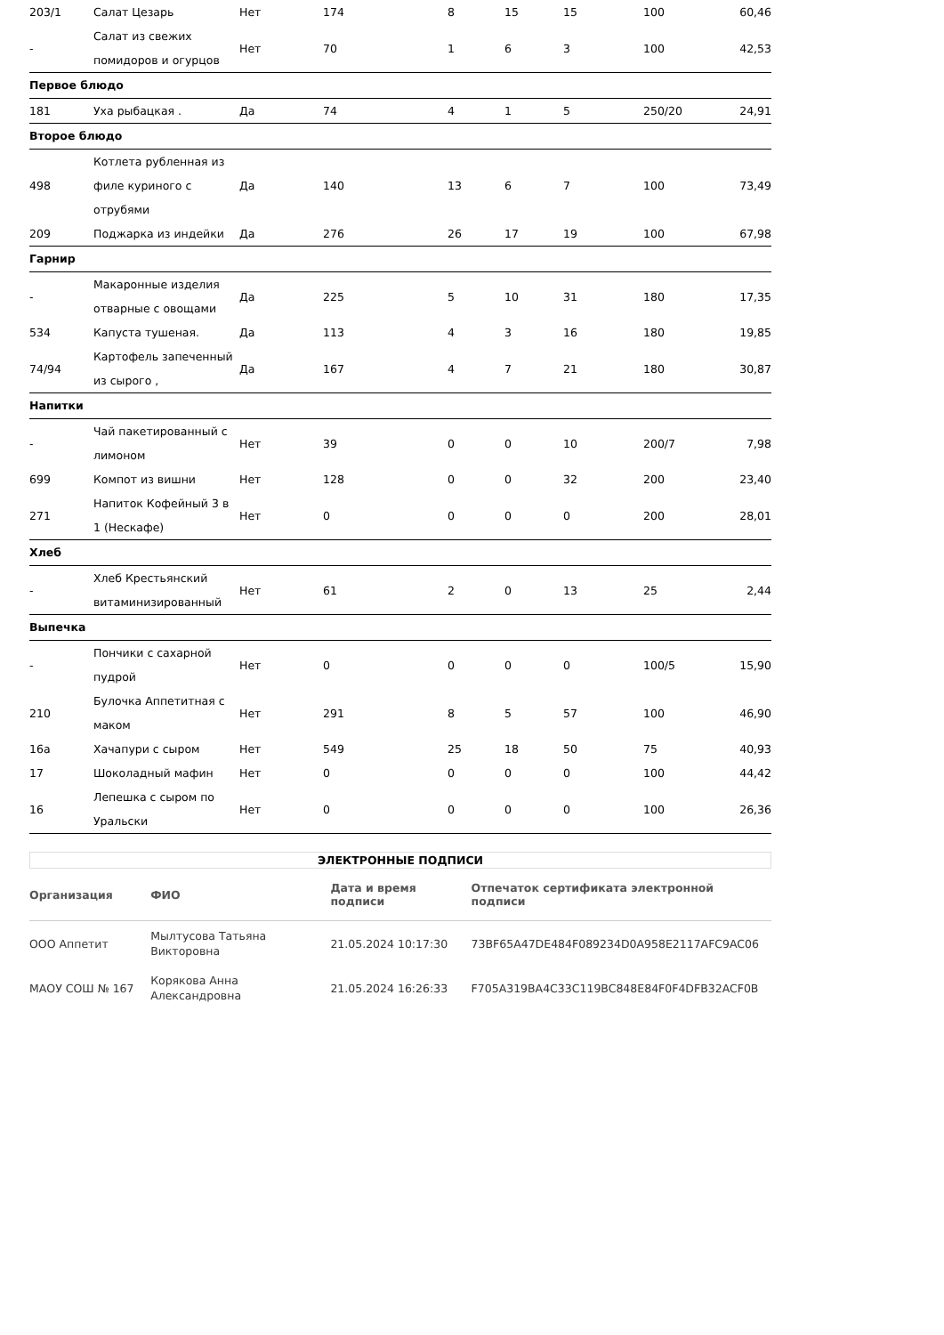| 203/1 | Салат Цезарь | Нет | 174 | 8 | 15 | 15 | 100 | 60,46 |
| - | Салат из свежих помидоров и огурцов | Нет | 70 | 1 | 6 | 3 | 100 | 42,53 |
| Первое блюдо | | | | | | | | |
| 181 | Уха рыбацкая . | Да | 74 | 4 | 1 | 5 | 250/20 | 24,91 |
| Второе блюдо | | | | | | | | |
| 498 | Котлета рубленная из филе куриного с отрубями | Да | 140 | 13 | 6 | 7 | 100 | 73,49 |
| 209 | Поджарка из индейки | Да | 276 | 26 | 17 | 19 | 100 | 67,98 |
| Гарнир | | | | | | | | |
| - | Макаронные изделия отварные с овощами | Да | 225 | 5 | 10 | 31 | 180 | 17,35 |
| 534 | Капуста тушеная. | Да | 113 | 4 | 3 | 16 | 180 | 19,85 |
| 74/94 | Картофель запеченный из сырого , | Да | 167 | 4 | 7 | 21 | 180 | 30,87 |
| Напитки | | | | | | | | |
| - | Чай пакетированный с лимоном | Нет | 39 | 0 | 0 | 10 | 200/7 | 7,98 |
| 699 | Компот из вишни | Нет | 128 | 0 | 0 | 32 | 200 | 23,40 |
| 271 | Напиток Кофейный 3 в 1 (Нескафе) | Нет | 0 | 0 | 0 | 0 | 200 | 28,01 |
| Хлеб | | | | | | | | |
| - | Хлеб Крестьянский витаминизированный | Нет | 61 | 2 | 0 | 13 | 25 | 2,44 |
| Выпечка | | | | | | | | |
| - | Пончики с сахарной пудрой | Нет | 0 | 0 | 0 | 0 | 100/5 | 15,90 |
| 210 | Булочка Аппетитная с маком | Нет | 291 | 8 | 5 | 57 | 100 | 46,90 |
| 16а | Хачапури с сыром | Нет | 549 | 25 | 18 | 50 | 75 | 40,93 |
| 17 | Шоколадный мафин | Нет | 0 | 0 | 0 | 0 | 100 | 44,42 |
| 16 | Лепешка с сыром по Уральски | Нет | 0 | 0 | 0 | 0 | 100 | 26,36 |
ЭЛЕКТРОННЫЕ ПОДПИСИ
| Организация | ФИО | Дата и время подписи | Отпечаток сертификата электронной подписи |
| --- | --- | --- | --- |
| ООО Аппетит | Мылтусова Татьяна Викторовна | 21.05.2024 10:17:30 | 73BF65A47DE484F089234D0A958E2117AFC9AC06 |
| МАОУ СОШ № 167 | Корякова Анна Александровна | 21.05.2024 16:26:33 | F705A319BA4C33C119BC848E84F0F4DFB32ACF0B |